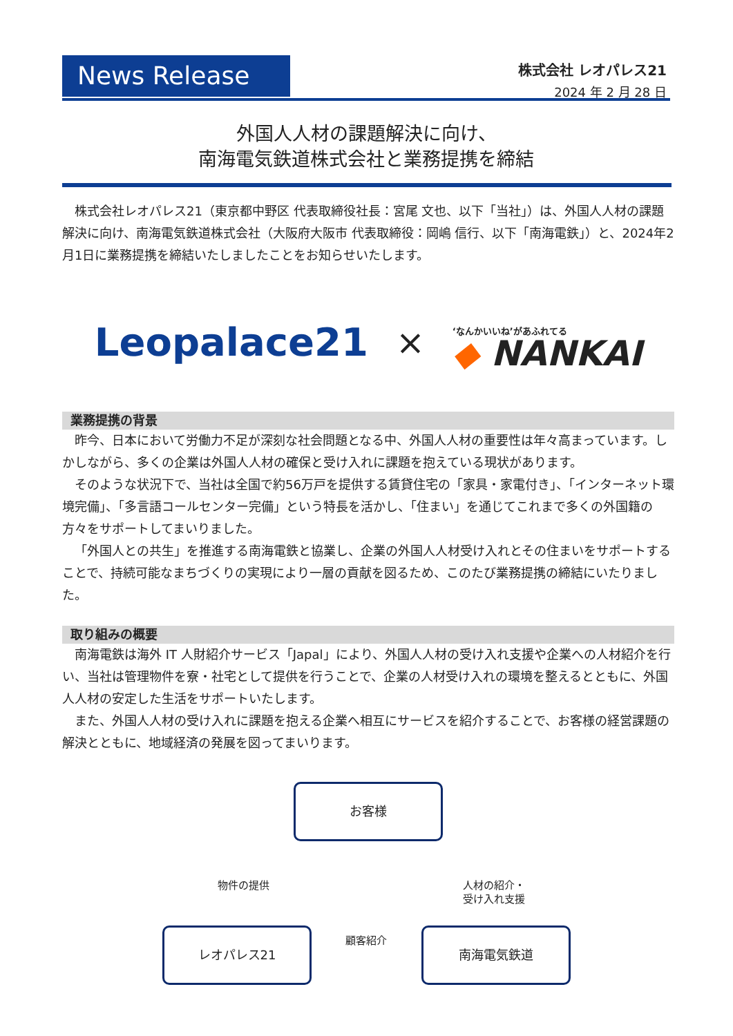News Release
株式会社 レオパレス21
2024 年 2 月 28 日
外国人人材の課題解決に向け、
南海電気鉄道株式会社と業務提携を締結
株式会社レオパレス21（東京都中野区 代表取締役社長：宮尾 文也、以下「当社」）は、外国人人材の課題解決に向け、南海電気鉄道株式会社（大阪府大阪市 代表取締役：岡嶋 信行、以下「南海電鉄」）と、2024年2月1日に業務提携を締結いたしましたことをお知らせいたします。
Leopalace21 × ‘なんかいいね’があふれてる
◆ NANKAI
業務提携の背景
昨今、日本において労働力不足が深刻な社会問題となる中、外国人人材の重要性は年々高まっています。しかしながら、多くの企業は外国人人材の確保と受け入れに課題を抱えている現状があります。
そのような状況下で、当社は全国で約56万戸を提供する賃貸住宅の「家具・家電付き」、「インターネット環境完備」、「多言語コールセンター完備」という特長を活かし、「住まい」を通じてこれまで多くの外国籍の方々をサポートしてまいりました。
「外国人との共生」を推進する南海電鉄と協業し、企業の外国人人材受け入れとその住まいをサポートすることで、持続可能なまちづくりの実現により一層の貢献を図るため、このたび業務提携の締結にいたりました。
取り組みの概要
南海電鉄は海外 IT 人財紹介サービス「Japal」により、外国人人材の受け入れ支援や企業への人材紹介を行い、当社は管理物件を寮・社宅として提供を行うことで、企業の人材受け入れの環境を整えるとともに、外国人人材の安定した生活をサポートいたします。
また、外国人人材の受け入れに課題を抱える企業へ相互にサービスを紹介することで、お客様の経営課題の解決とともに、地域経済の発展を図ってまいります。
お客様
物件の提供
人材の紹介・
受け入れ支援
顧客紹介
レオパレス21 南海電気鉄道